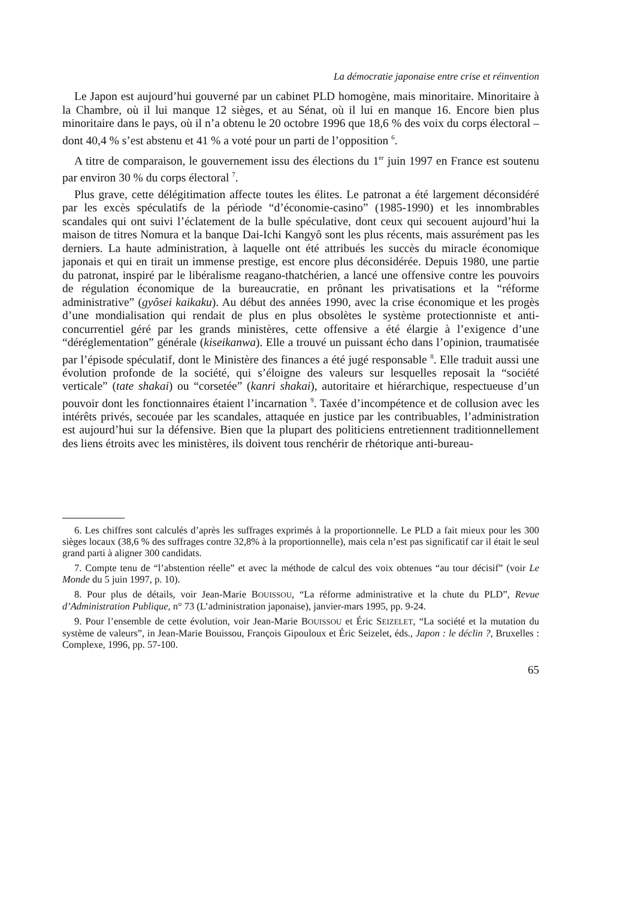La démocratie japonaise entre crise et réinvention
Le Japon est aujourd’hui gouverné par un cabinet PLD homogène, mais minoritaire. Minoritaire à la Chambre, où il lui manque 12 sièges, et au Sénat, où il lui en manque 16. Encore bien plus minoritaire dans le pays, où il n’a obtenu le 20 octobre 1996 que 18,6 % des voix du corps électoral – dont 40,4 % s’est abstenu et 41 % a voté pour un parti de l’opposition <sup>6</sup>.
A titre de comparaison, le gouvernement issu des élections du 1<sup>er</sup> juin 1997 en France est soutenu par environ 30 % du corps électoral <sup>7</sup>.
Plus grave, cette délégitimation affecte toutes les élites. Le patronat a été largement déconsidéré par les excès spéculatifs de la période “d’économie-casino” (1985-1990) et les innombrables scandales qui ont suivi l’éclatement de la bulle spéculative, dont ceux qui secouent aujourd’hui la maison de titres Nomura et la banque Dai-Ichi Kangyô sont les plus récents, mais assurément pas les derniers. La haute administration, à laquelle ont été attribués les succès du miracle économique japonais et qui en tirait un immense prestige, est encore plus déconsidérée. Depuis 1980, une partie du patronat, inspiré par le libéralisme reagano-thatchérien, a lancé une offensive contre les pouvoirs de régulation économique de la bureaucratie, en prônant les privatisations et la “réforme administrative” (gyôsei kaikaku). Au début des années 1990, avec la crise économique et les progès d’une mondialisation qui rendait de plus en plus obsolètes le système protectionniste et anti-concurrentiel géré par les grands ministères, cette offensive a été élargie à l’exigence d’une “déréglementation” générale (kiseikanwa). Elle a trouvé un puissant écho dans l’opinion, traumatisée par l’épisode spéculatif, dont le Ministère des finances a été jugé responsable <sup>8</sup>. Elle traduit aussi une évolution profonde de la société, qui s’éloigne des valeurs sur lesquelles reposait la “société verticale” (tate shakai) ou “corsetée” (kanri shakai), autoritaire et hiérarchique, respectueuse d’un pouvoir dont les fonctionnaires étaient l’incarnation <sup>9</sup>. Taxée d’incompétence et de collusion avec les intérêts privés, secouée par les scandales, attaquée en justice par les contribuables, l’administration est aujourd’hui sur la défensive. Bien que la plupart des politiciens entretiennent traditionnellement des liens étroits avec les ministères, ils doivent tous renchérir de rhétorique anti-bureau-
6. Les chiffres sont calculés d’après les suffrages exprimés à la proportionnelle. Le PLD a fait mieux pour les 300 sièges locaux (38,6 % des suffrages contre 32,8% à la proportionnelle), mais cela n’est pas significatif car il était le seul grand parti à aligner 300 candidats.
7. Compte tenu de “l’abstention réelle” et avec la méthode de calcul des voix obtenues “au tour décisif” (voir Le Monde du 5 juin 1997, p. 10).
8. Pour plus de détails, voir Jean-Marie BOUISSOU, “La réforme administrative et la chute du PLD”, Revue d’Administration Publique, n° 73 (L’administration japonaise), janvier-mars 1995, pp. 9-24.
9. Pour l’ensemble de cette évolution, voir Jean-Marie BOUISSOU et Éric SEIZELET, “La société et la mutation du système de valeurs”, in Jean-Marie Bouissou, François Gipouloux et Éric Seizelet, éds., Japon : le déclin ?, Bruxelles : Complexe, 1996, pp. 57-100.
65